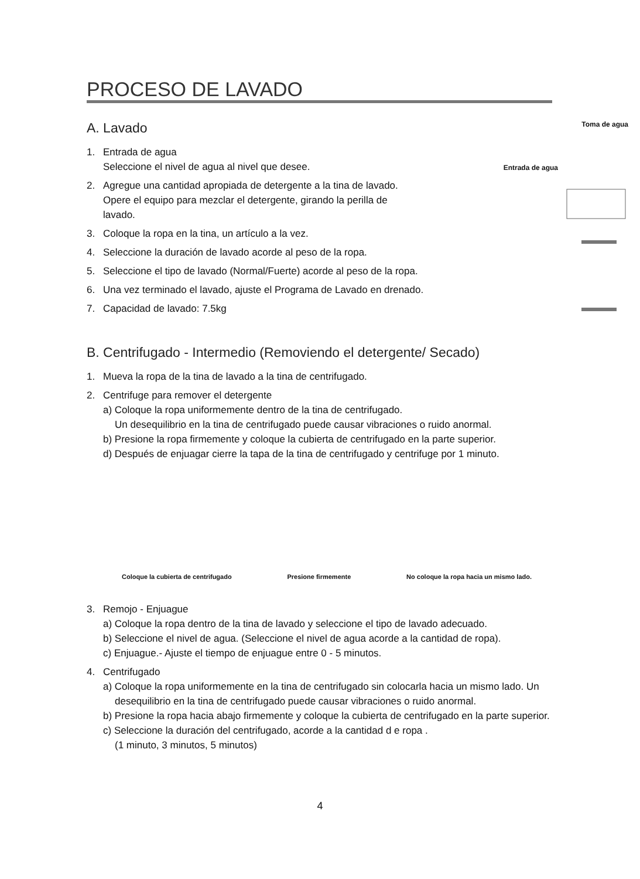Toma de agua
Entrada de agua
PROCESO DE LAVADO
A. Lavado
1. Entrada de agua
Seleccione el nivel de agua al nivel que desee.
2. Agregue una cantidad apropiada de detergente a la tina de lavado.
Opere el equipo para mezclar el detergente, girando la perilla de
lavado.
3. Coloque la ropa en la tina, un artículo a la vez.
4. Seleccione la duración de lavado acorde al peso de la ropa.
5. Seleccione el tipo de lavado (Normal/Fuerte) acorde al peso de la ropa.
6. Una vez terminado el lavado, ajuste el Programa de Lavado en drenado.
7. Capacidad de lavado: 7.5kg
B. Centrifugado - Intermedio (Removiendo el detergente/ Secado)
1. Mueva la ropa de la tina de lavado a la tina de centrifugado.
2. Centrifuge para remover el detergente
a) Coloque la ropa uniformemente dentro de la tina de centrifugado.
Un desequilibrio en la tina de centrifugado puede causar vibraciones o ruido anormal.
b) Presione la ropa firmemente y coloque la cubierta de centrifugado en la parte superior.
d) Después de enjuagar cierre la tapa de la tina de centrifugado y centrifuge por 1 minuto.
Coloque la cubierta de centrifugado Presione firmemente No coloque la ropa hacia un mismo lado.
3. Remojo - Enjuague
a) Coloque la ropa dentro de la tina de lavado y seleccione el tipo de lavado adecuado.
b) Seleccione el nivel de agua. (Seleccione el nivel de agua acorde a la cantidad de ropa).
c) Enjuague.- Ajuste el tiempo de enjuague entre 0 - 5 minutos.
4. Centrifugado
a) Coloque la ropa uniformemente en la tina de centrifugado sin colocarla hacia un mismo lado. Un desequilibrio en la tina de centrifugado puede causar vibraciones o ruido anormal.
b) Presione la ropa hacia abajo firmemente y coloque la cubierta de centrifugado en la parte superior.
c) Seleccione la duración del centrifugado, acorde a la cantidad d e ropa .
(1 minuto, 3 minutos, 5 minutos)
4